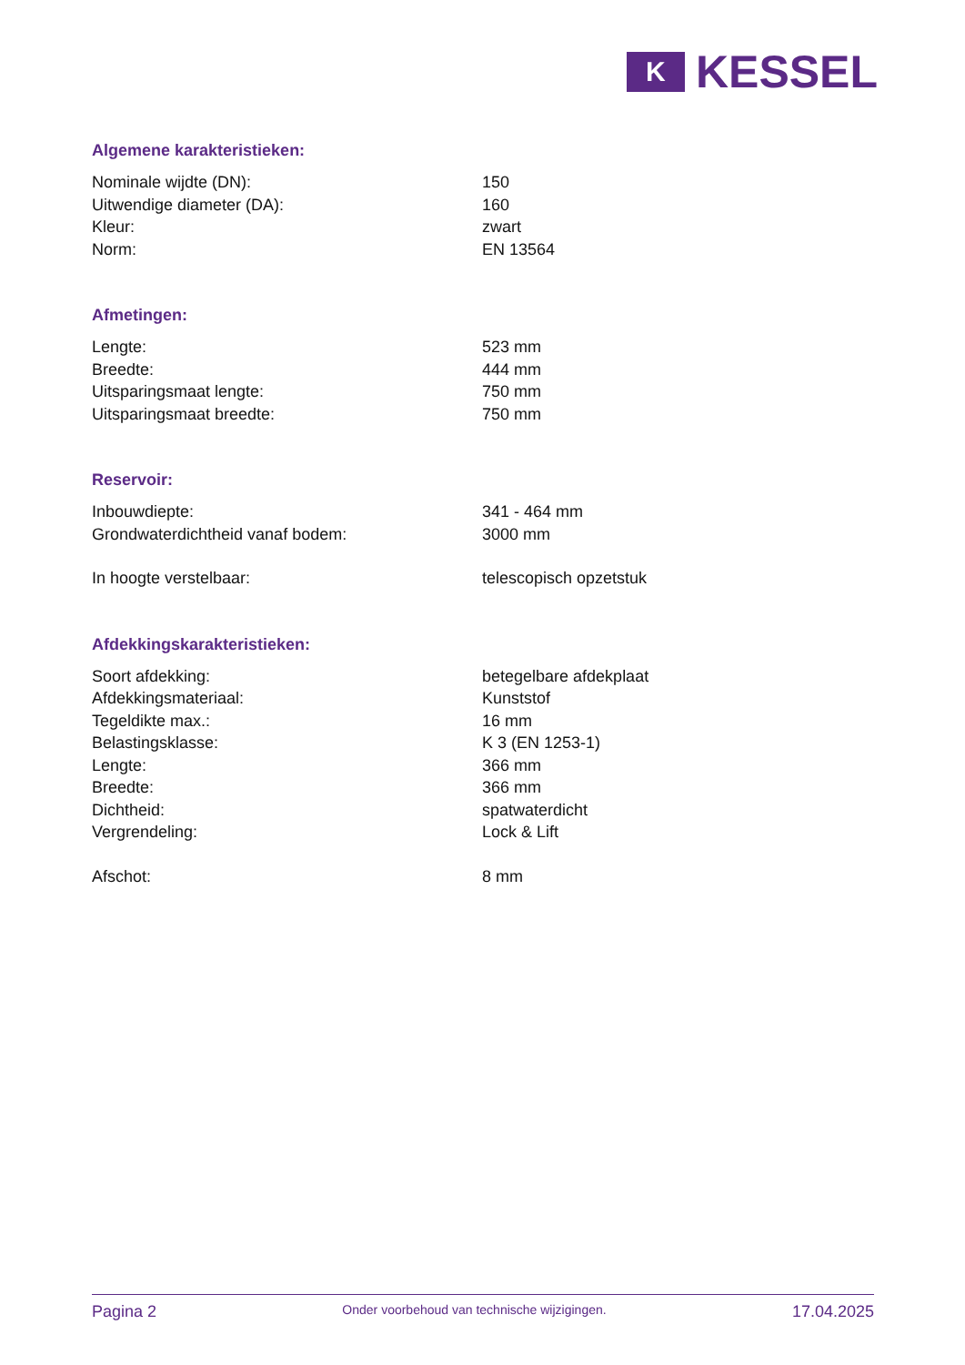K
KESSEL
Algemene karakteristieken:
| Nominale wijdte (DN): | 150 |
| Uitwendige diameter (DA): | 160 |
| Kleur: | zwart |
| Norm: | EN 13564 |
Afmetingen:
| Lengte: | 523 mm |
| Breedte: | 444 mm |
| Uitsparingsmaat lengte: | 750 mm |
| Uitsparingsmaat breedte: | 750 mm |
Reservoir:
| Inbouwdiepte: | 341 - 464 mm |
| Grondwaterdichtheid vanaf bodem: | 3000 mm |
| In hoogte verstelbaar: | telescopisch opzetstuk |
Afdekkingskarakteristieken:
| Soort afdekking: | betegelbare afdekplaat |
| Afdekkingsmateriaal: | Kunststof |
| Tegeldikte max.: | 16 mm |
| Belastingsklasse: | K 3 (EN 1253-1) |
| Lengte: | 366 mm |
| Breedte: | 366 mm |
| Dichtheid: | spatwaterdicht |
| Vergrendeling: | Lock & Lift |
| Afschot: | 8 mm |
Pagina 2 Onder voorbehoud van technische wijzigingen. 17.04.2025